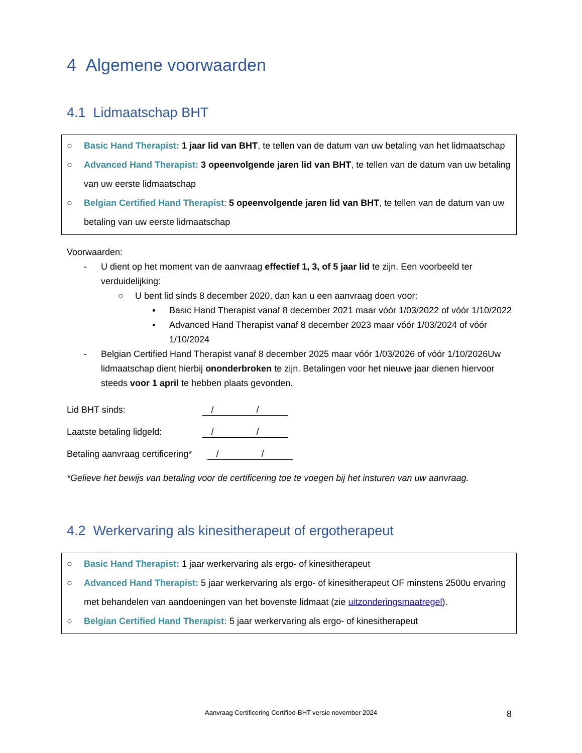4 Algemene voorwaarden
4.1 Lidmaatschap BHT
○ Basic Hand Therapist: 1 jaar lid van BHT, te tellen van de datum van uw betaling van het lidmaatschap
○ Advanced Hand Therapist: 3 opeenvolgende jaren lid van BHT, te tellen van de datum van uw betaling van uw eerste lidmaatschap
○ Belgian Certified Hand Therapist: 5 opeenvolgende jaren lid van BHT, te tellen van de datum van uw betaling van uw eerste lidmaatschap
Voorwaarden:
- U dient op het moment van de aanvraag effectief 1, 3, of 5 jaar lid te zijn. Een voorbeeld ter verduidelijking:
○ U bent lid sinds 8 december 2020, dan kan u een aanvraag doen voor:
▪ Basic Hand Therapist vanaf 8 december 2021 maar vóór 1/03/2022 of vóór 1/10/2022
▪ Advanced Hand Therapist vanaf 8 december 2023 maar vóór 1/03/2024 of vóór 1/10/2024
- Belgian Certified Hand Therapist vanaf 8 december 2025 maar vóór 1/03/2026 of vóór 1/10/2026Uw lidmaatschap dient hierbij ononderbroken te zijn. Betalingen voor het nieuwe jaar dienen hiervoor steeds voor 1 april te hebben plaats gevonden.
Lid BHT sinds: / /
Laatste betaling lidgeld: / /
Betaling aanvraag certificering* / /
*Gelieve het bewijs van betaling voor de certificering toe te voegen bij het insturen van uw aanvraag.
4.2 Werkervaring als kinesitherapeut of ergotherapeut
○ Basic Hand Therapist: 1 jaar werkervaring als ergo- of kinesitherapeut
○ Advanced Hand Therapist: 5 jaar werkervaring als ergo- of kinesitherapeut OF minstens 2500u ervaring met behandelen van aandoeningen van het bovenste lidmaat (zie uitzonderingsmaatregel).
○ Belgian Certified Hand Therapist: 5 jaar werkervaring als ergo- of kinesitherapeut
Aanvraag Certificering Certified-BHT versie november 2024 8